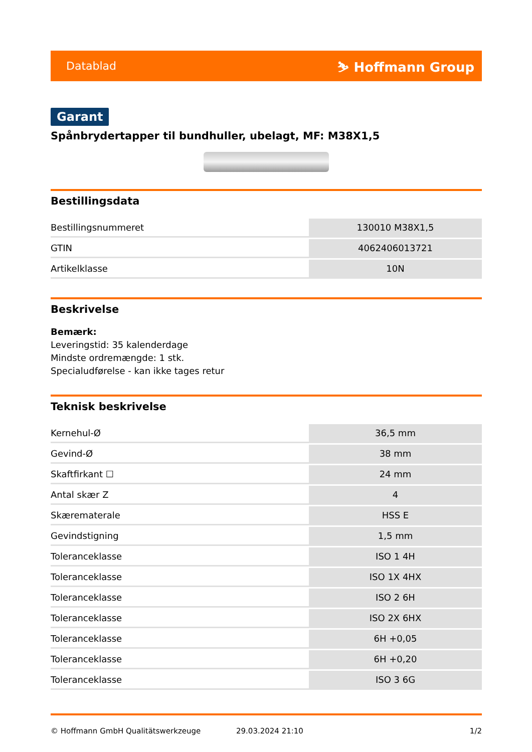Datablad ⛷ Hoffmann Group
Garant
Spånbrydertapper til bundhuller, ubelagt, MF: M38X1,5
Bestillingsdata
| Bestillingsnummeret | 130010 M38X1,5 |
| GTIN | 4062406013721 |
| Artikelklasse | 10N |
Beskrivelse
Bemærk:
Leveringstid: 35 kalenderdage
Mindste ordremængde: 1 stk.
Specialudførelse - kan ikke tages retur
Teknisk beskrivelse
| Kernehul-Ø | 36,5 mm |
| Gevind-Ø | 38 mm |
| Skaftfirkant ☐ | 24 mm |
| Antal skær Z | 4 |
| Skærematerale | HSS E |
| Gevindstigning | 1,5 mm |
| Toleranceklasse | ISO 1 4H |
| Toleranceklasse | ISO 1X 4HX |
| Toleranceklasse | ISO 2 6H |
| Toleranceklasse | ISO 2X 6HX |
| Toleranceklasse | 6H +0,05 |
| Toleranceklasse | 6H +0,20 |
| Toleranceklasse | ISO 3 6G |
© Hoffmann GmbH Qualitätswerkzeuge 29.03.2024 21:10 1/2